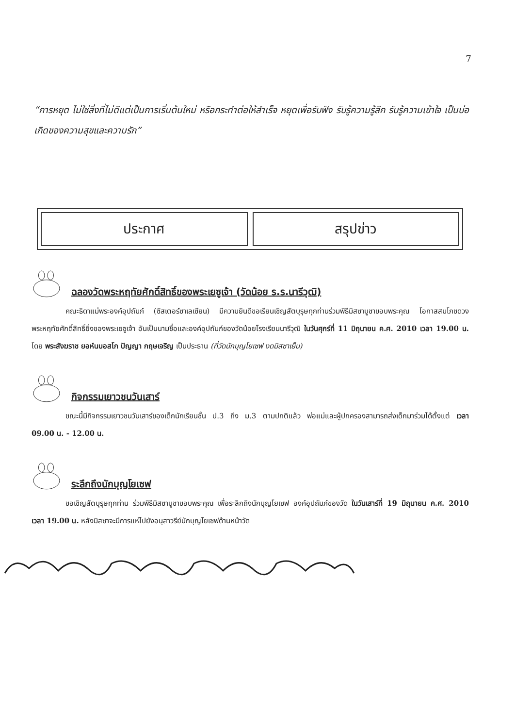7
“การหยุด ไม่ใช่สิ่งที่ไม่ดีแต่เป็นการเริ่มต้นใหม่ หรือกระทำต่อให้สำเร็จ หยุดเพื่อรับฟัง รับรู้ความรู้สึก รับรู้ความเข้าใจ เป็นบ่อเกิดของความสุขและความรัก”
ประกาศ สรุปข่าว
ฉลองวัดพระหฤทัยศักดิ์สิทธิ์ของพระเยซูเจ้า (วัดน้อย ร.ร.นารีวุฒิ)
คณะธิดาแม่พระองค์อุปถัมภ์ (ซิสเตอร์ซาเลเซียน) มีความยินดีขอเรียนเชิญสัตบุรุษทุกท่านร่วมพิธีมิสซาบูชาขอบพระคุณ โอกาสสมโภชดวงพระหฤทัยศักดิ์สิทธิ์ยิ่งของพระเยซูเจ้า อันเป็นนามชื่อและองค์อุปถัมภ์ของวัดน้อยโรงเรียนนารีวุฒิ ในวันศุกร์ที่ 11 มิถุนายน ค.ศ. 2010 เวลา 19.00 น. โดย พระสังฆราช ยอห์นบอสโก ปัญญา กฤษเจริญ เป็นประธาน (ที่วัดนักบุญโยเซฟ งดมิสซาเย็น)
กิจกรรมเยาวชนวันเสาร์
ขณะนี้มีกิจกรรมเยาวชนวันเสาร์ของเด็กนักเรียนชั้น ป.3 ถึง ม.3 ตามปกติแล้ว พ่อแม่และผู้ปกครองสามารถส่งเด็กมาร่วมได้ตั้งแต่ เวลา 09.00 น. - 12.00 น.
ระลึกถึงนักบุญโยเซฟ
ขอเชิญสัตบุรุษทุกท่าน ร่วมพิธีมิสซาบูชาขอบพระคุณ เพื่อระลึกถึงนักบุญโยเซฟ องค์อุปถัมภ์ของวัด ในวันเสาร์ที่ 19 มิถุนายน ค.ศ. 2010 เวลา 19.00 น. หลังมิสซาจะมีการแห่ไปยังอนุสาวรีย์นักบุญโยเซฟด้านหน้าวัด